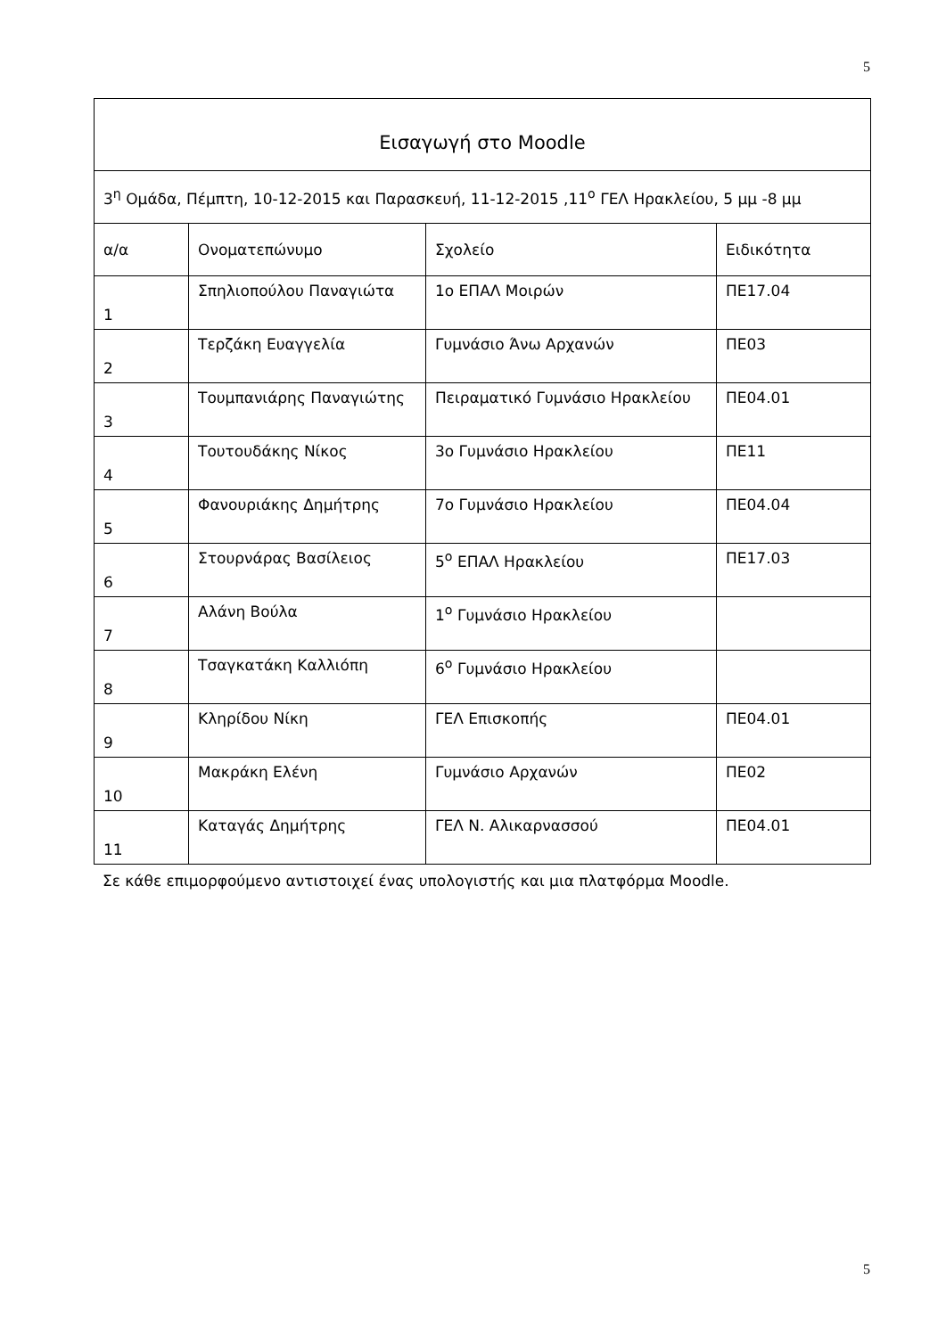5
| Εισαγωγή στο Moodle | | | |
| 3<sup>η</sup> Ομάδα, Πέμπτη, 10-12-2015 και Παρασκευή, 11-12-2015 ,11<sup>ο</sup> ΓΕΛ Ηρακλείου, 5 μμ -8 μμ | | | |
| α/α | Ονοματεπώνυμο | Σχολείο | Ειδικότητα |
| 1 | Σπηλιοπούλου Παναγιώτα | 1ο ΕΠΑΛ Μοιρών | ΠΕ17.04 |
| 2 | Τερζάκη Ευαγγελία | Γυμνάσιο Άνω Αρχανών | ΠΕ03 |
| 3 | Τουμπανιάρης Παναγιώτης | Πειραματικό Γυμνάσιο Ηρακλείου | ΠΕ04.01 |
| 4 | Τουτουδάκης Νίκος | 3ο Γυμνάσιο Ηρακλείου | ΠΕ11 |
| 5 | Φανουριάκης Δημήτρης | 7ο Γυμνάσιο Ηρακλείου | ΠΕ04.04 |
| 6 | Στουρνάρας Βασίλειος | 5<sup>ο</sup> ΕΠΑΛ Ηρακλείου | ΠΕ17.03 |
| 7 | Αλάνη Βούλα | 1<sup>ο</sup> Γυμνάσιο Ηρακλείου | |
| 8 | Τσαγκατάκη Καλλιόπη | 6<sup>ο</sup> Γυμνάσιο Ηρακλείου | |
| 9 | Κληρίδου Νίκη | ΓΕΛ Επισκοπής | ΠΕ04.01 |
| 10 | Μακράκη Ελένη | Γυμνάσιο Αρχανών | ΠΕ02 |
| 11 | Καταγάς Δημήτρης | ΓΕΛ Ν. Αλικαρνασσού | ΠΕ04.01 |
Σε κάθε επιμορφούμενο αντιστοιχεί ένας υπολογιστής και μια πλατφόρμα Moodle.
5